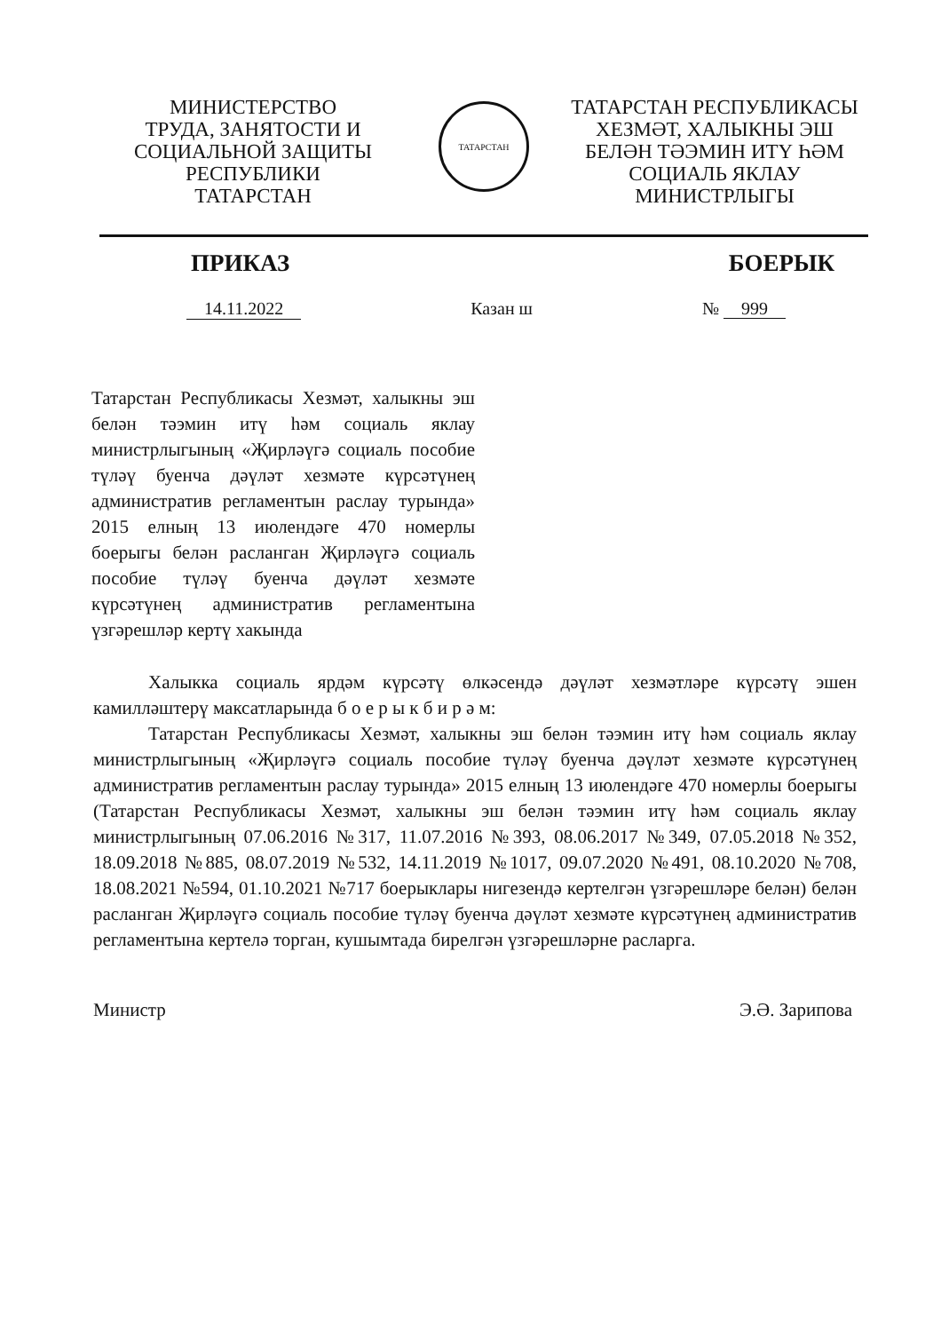МИНИСТЕРСТВО
ТРУДА, ЗАНЯТОСТИ И
СОЦИАЛЬНОЙ ЗАЩИТЫ
РЕСПУБЛИКИ
ТАТАРСТАН
ТАТАРСТАН
ТАТАРСТАН РЕСПУБЛИКАСЫ
ХЕЗМӘТ, ХАЛЫКНЫ ЭШ
БЕЛӘН ТӘЭМИН ИТҮ ҺӘМ
СОЦИАЛЬ ЯКЛАУ
МИНИСТРЛЫГЫ
ПРИКАЗ БОЕРЫК
14.11.2022 Казан ш № 999
Татарстан Республикасы Хезмәт, халыкны эш белән тәэмин итү һәм социаль яклау министрлыгының «Җирләүгә социаль пособие түләү буенча дәүләт хезмәте күрсәтүнең административ регламентын раслау турында» 2015 елның 13 июлендәге 470 номерлы боерыгы белән расланган Җирләүгә социаль пособие түләү буенча дәүләт хезмәте күрсәтүнең административ регламентына үзгәрешләр кертү хакында
Халыкка социаль ярдәм күрсәтү өлкәсендә дәүләт хезмәтләре күрсәтү эшен камилләштерү максатларында б о е р ы к б и р ә м:
Татарстан Республикасы Хезмәт, халыкны эш белән тәэмин итү һәм социаль яклау министрлыгының «Җирләүгә социаль пособие түләү буенча дәүләт хезмәте күрсәтүнең административ регламентын раслау турында» 2015 елның 13 июлендәге 470 номерлы боерыгы (Татарстан Республикасы Хезмәт, халыкны эш белән тәэмин итү һәм социаль яклау министрлыгының 07.06.2016 №317, 11.07.2016 №393, 08.06.2017 №349, 07.05.2018 №352, 18.09.2018 №885, 08.07.2019 №532, 14.11.2019 №1017, 09.07.2020 №491, 08.10.2020 №708, 18.08.2021 №594, 01.10.2021 №717 боерыклары нигезендә кертелгән үзгәрешләре белән) белән расланган Җирләүгә социаль пособие түләү буенча дәүләт хезмәте күрсәтүнең административ регламентына кертелә торган, кушымтада бирелгән үзгәрешләрне расларга.
Министр Э.Ә. Зарипова